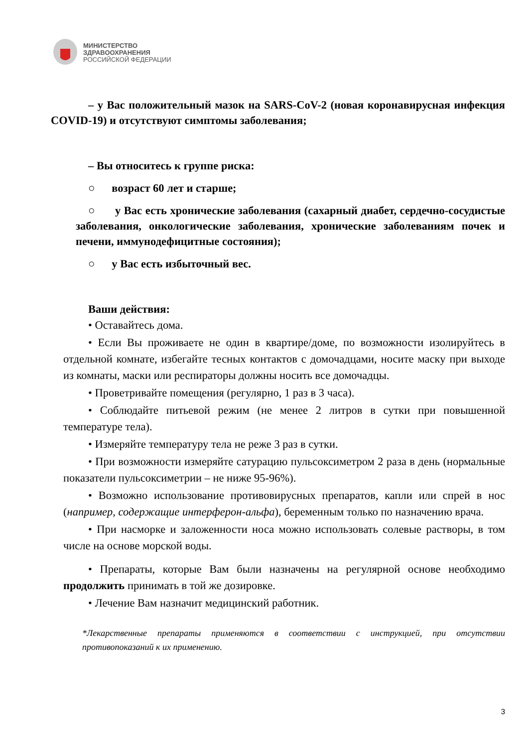МИНИСТЕРСТВО
ЗДРАВООХРАНЕНИЯ
РОССИЙСКОЙ ФЕДЕРАЦИИ
– у Вас положительный мазок на SARS-CoV-2 (новая коронавирусная инфекция COVID-19) и отсутствуют симптомы заболевания;
– Вы относитесь к группе риска:
○ возраст 60 лет и старше;
○ у Вас есть хронические заболевания (сахарный диабет, сердечно-сосудистые заболевания, онкологические заболевания, хронические заболеваниям почек и печени, иммунодефицитные состояния);
○ у Вас есть избыточный вес.
Ваши действия:
• Оставайтесь дома.
• Если Вы проживаете не один в квартире/доме, по возможности изолируйтесь в отдельной комнате, избегайте тесных контактов с домочадцами, носите маску при выходе из комнаты, маски или респираторы должны носить все домочадцы.
• Проветривайте помещения (регулярно, 1 раз в 3 часа).
• Соблюдайте питьевой режим (не менее 2 литров в сутки при повышенной температуре тела).
• Измеряйте температуру тела не реже 3 раз в сутки.
• При возможности измеряйте сатурацию пульсоксиметром 2 раза в день (нормальные показатели пульсоксиметрии – не ниже 95-96%).
• Возможно использование противовирусных препаратов, капли или спрей в нос (например, содержащие интерферон-альфа), беременным только по назначению врача.
• При насморке и заложенности носа можно использовать солевые растворы, в том числе на основе морской воды.
• Препараты, которые Вам были назначены на регулярной основе необходимо продолжить принимать в той же дозировке.
• Лечение Вам назначит медицинский работник.
*Лекарственные препараты применяются в соответствии с инструкцией, при отсутствии противопоказаний к их применению.
3